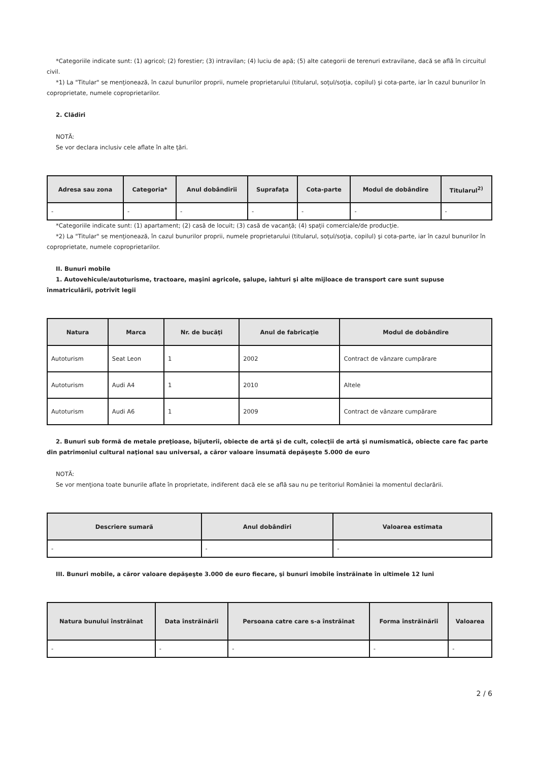*Categoriile indicate sunt: (1) agricol; (2) forestier; (3) intravilan; (4) luciu de apă; (5) alte categorii de terenuri extravilane, dacă se află în circuitul civil.
*1) La "Titular" se menţionează, în cazul bunurilor proprii, numele proprietarului (titularul, soţul/soţia, copilul) şi cota-parte, iar în cazul bunurilor în coproprietate, numele coproprietarilor.
2. Clădiri
NOTĂ:
Se vor declara inclusiv cele aflate în alte ţări.
| Adresa sau zona | Categoria* | Anul dobândirii | Suprafaţa | Cota-parte | Modul de dobândire | Titularul<sup>2)</sup> |
| --- | --- | --- | --- | --- | --- | --- |
| - | - | - | - | - | - | - |
*Categoriile indicate sunt: (1) apartament; (2) casă de locuit; (3) casă de vacanţă; (4) spaţii comerciale/de producţie.
*2) La "Titular" se menţionează, în cazul bunurilor proprii, numele proprietarului (titularul, soţul/soţia, copilul) şi cota-parte, iar în cazul bunurilor în coproprietate, numele coproprietarilor.
II. Bunuri mobile
1. Autovehicule/autoturisme, tractoare, maşini agricole, şalupe, iahturi şi alte mijloace de transport care sunt supuse înmatriculării, potrivit legii
| Natura | Marca | Nr. de bucăţi | Anul de fabricaţie | Modul de dobândire |
| --- | --- | --- | --- | --- |
| Autoturism | Seat Leon | 1 | 2002 | Contract de vânzare cumpărare |
| Autoturism | Audi A4 | 1 | 2010 | Altele |
| Autoturism | Audi A6 | 1 | 2009 | Contract de vânzare cumpărare |
2. Bunuri sub formă de metale preţioase, bijuterii, obiecte de artă şi de cult, colecţii de artă şi numismatică, obiecte care fac parte din patrimoniul cultural naţional sau universal, a căror valoare însumată depăşeşte 5.000 de euro
NOTĂ:
Se vor menţiona toate bunurile aflate în proprietate, indiferent dacă ele se află sau nu pe teritoriul României la momentul declarării.
| Descriere sumară | Anul dobândiri | Valoarea estimata |
| --- | --- | --- |
| - | - | - |
III. Bunuri mobile, a căror valoare depăşeşte 3.000 de euro fiecare, şi bunuri imobile înstrăinate în ultimele 12 luni
| Natura bunului înstrăinat | Data înstrăinării | Persoana catre care s-a înstrăinat | Forma înstrăinării | Valoarea |
| --- | --- | --- | --- | --- |
| - | - | - | - | - |
2 / 6